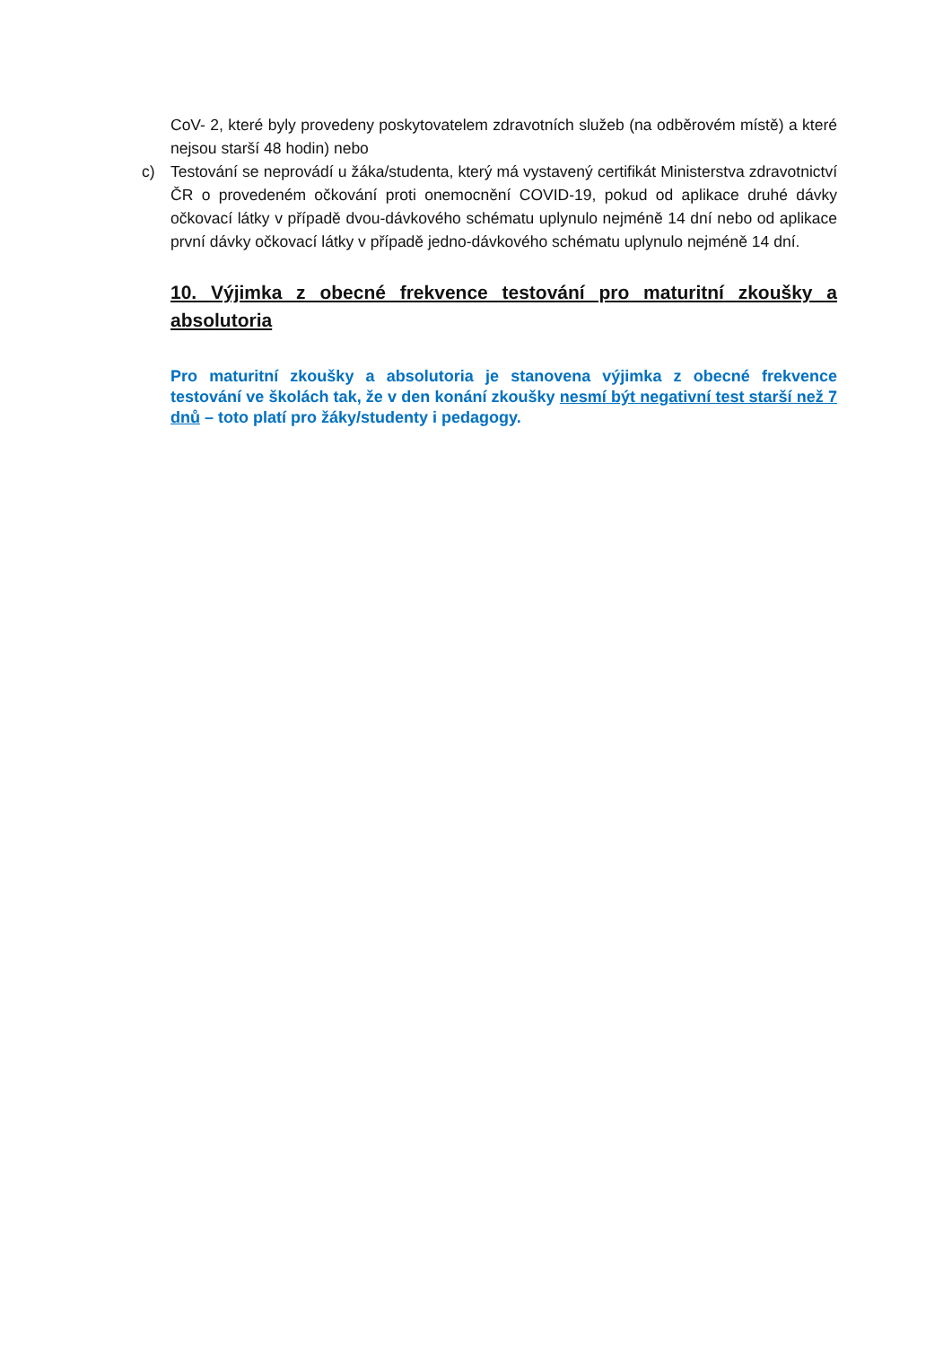CoV- 2, které byly provedeny poskytovatelem zdravotních služeb (na odběrovém místě) a které nejsou starší 48 hodin) nebo
c) Testování se neprovádí u žáka/studenta, který má vystavený certifikát Ministerstva zdravotnictví ČR o provedeném očkování proti onemocnění COVID-19, pokud od aplikace druhé dávky očkovací látky v případě dvou-dávkového schématu uplynulo nejméně 14 dní nebo od aplikace první dávky očkovací látky v případě jedno-dávkového schématu uplynulo nejméně 14 dní.
10. Výjimka z obecné frekvence testování pro maturitní zkoušky a absolutoria
Pro maturitní zkoušky a absolutoria je stanovena výjimka z obecné frekvence testování ve školách tak, že v den konání zkoušky nesmí být negativní test starší než 7 dnů – toto platí pro žáky/studenty i pedagogy.